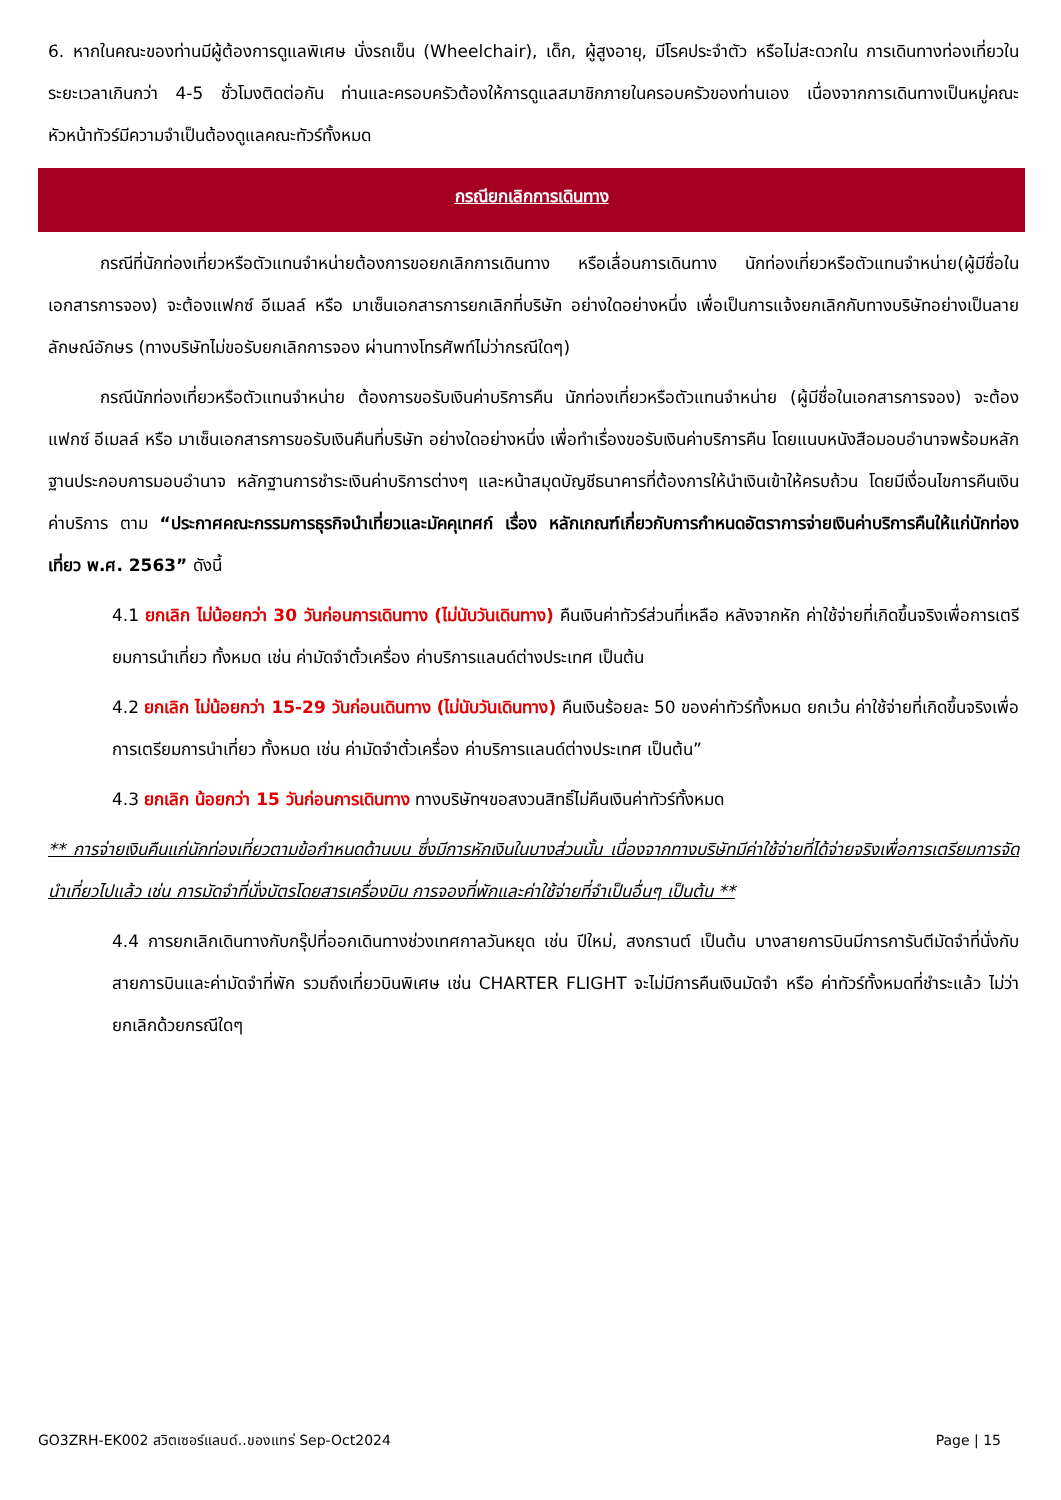6. หากในคณะของท่านมีผู้ต้องการดูแลพิเศษ นั่งรถเข็น (Wheelchair), เด็ก, ผู้สูงอายุ, มีโรคประจำตัว หรือไม่สะดวกใน การเดินทางท่องเที่ยวในระยะเวลาเกินกว่า 4-5 ชั่วโมงติดต่อกัน ท่านและครอบครัวต้องให้การดูแลสมาชิกภายในครอบครัวของท่านเอง เนื่องจากการเดินทางเป็นหมู่คณะ หัวหน้าทัวร์มีความจำเป็นต้องดูแลคณะทัวร์ทั้งหมด
กรณียกเลิกการเดินทาง
กรณีที่นักท่องเที่ยวหรือตัวแทนจำหน่ายต้องการขอยกเลิกการเดินทาง หรือเลื่อนการเดินทาง นักท่องเที่ยวหรือตัวแทนจำหน่าย(ผู้มีชื่อในเอกสารการจอง) จะต้องแฟกซ์ อีเมลล์ หรือ มาเซ็นเอกสารการยกเลิกที่บริษัท อย่างใดอย่างหนึ่ง เพื่อเป็นการแจ้งยกเลิกกับทางบริษัทอย่างเป็นลายลักษณ์อักษร (ทางบริษัทไม่ขอรับยกเลิกการจอง ผ่านทางโทรศัพท์ไม่ว่ากรณีใดๆ)
กรณีนักท่องเที่ยวหรือตัวแทนจำหน่าย ต้องการขอรับเงินค่าบริการคืน นักท่องเที่ยวหรือตัวแทนจำหน่าย (ผู้มีชื่อในเอกสารการจอง) จะต้องแฟกซ์ อีเมลล์ หรือ มาเซ็นเอกสารการขอรับเงินคืนที่บริษัท อย่างใดอย่างหนึ่ง เพื่อทำเรื่องขอรับเงินค่าบริการคืน โดยแนบหนังสือมอบอำนาจพร้อมหลักฐานประกอบการมอบอำนาจ หลักฐานการชำระเงินค่าบริการต่างๆ และหน้าสมุดบัญชีธนาคารที่ต้องการให้นำเงินเข้าให้ครบถ้วน โดยมีเงื่อนไขการคืนเงินค่าบริการ ตาม “ประกาศคณะกรรมการธุรกิจนำเที่ยวและมัคคุเทศก์ เรื่อง หลักเกณฑ์เกี่ยวกับการกำหนดอัตราการจ่ายเงินค่าบริการคืนให้แก่นักท่องเที่ยว พ.ศ. 2563” ดังนี้
4.1 ยกเลิก ไม่น้อยกว่า 30 วันก่อนการเดินทาง (ไม่นับวันเดินทาง) คืนเงินค่าทัวร์ส่วนที่เหลือ หลังจากหัก ค่าใช้จ่ายที่เกิดขึ้นจริงเพื่อการเตรียมการนำเที่ยว ทั้งหมด เช่น ค่ามัดจำตั๋วเครื่อง ค่าบริการแลนด์ต่างประเทศ เป็นต้น
4.2 ยกเลิก ไม่น้อยกว่า 15-29 วันก่อนเดินทาง (ไม่นับวันเดินทาง) คืนเงินร้อยละ 50 ของค่าทัวร์ทั้งหมด ยกเว้น ค่าใช้จ่ายที่เกิดขึ้นจริงเพื่อการเตรียมการนำเที่ยว ทั้งหมด เช่น ค่ามัดจำตั๋วเครื่อง ค่าบริการแลนด์ต่างประเทศ เป็นต้น”
4.3 ยกเลิก น้อยกว่า 15 วันก่อนการเดินทาง ทางบริษัทฯขอสงวนสิทธิ์ไม่คืนเงินค่าทัวร์ทั้งหมด
** การจ่ายเงินคืนแก่นักท่องเที่ยวตามข้อกำหนดด้านบน ซึ่งมีการหักเงินในบางส่วนนั้น เนื่องจากทางบริษัทมีค่าใช้จ่ายที่ได้จ่ายจริงเพื่อการเตรียมการจัดนำเที่ยวไปแล้ว เช่น การมัดจำที่นั่งบัตรโดยสารเครื่องบิน การจองที่พักและค่าใช้จ่ายที่จำเป็นอื่นๆ เป็นต้น **
4.4 การยกเลิกเดินทางกับกรุ๊ปที่ออกเดินทางช่วงเทศกาลวันหยุด เช่น ปีใหม่, สงกรานต์ เป็นต้น บางสายการบินมีการการันตีมัดจำที่นั่งกับสายการบินและค่ามัดจำที่พัก รวมถึงเที่ยวบินพิเศษ เช่น CHARTER FLIGHT จะไม่มีการคืนเงินมัดจำ หรือ ค่าทัวร์ทั้งหมดที่ชำระแล้ว ไม่ว่ายกเลิกด้วยกรณีใดๆ
GO3ZRH-EK002 สวิตเซอร์แลนด์..ของแทร่ Sep-Oct2024 Page | 15